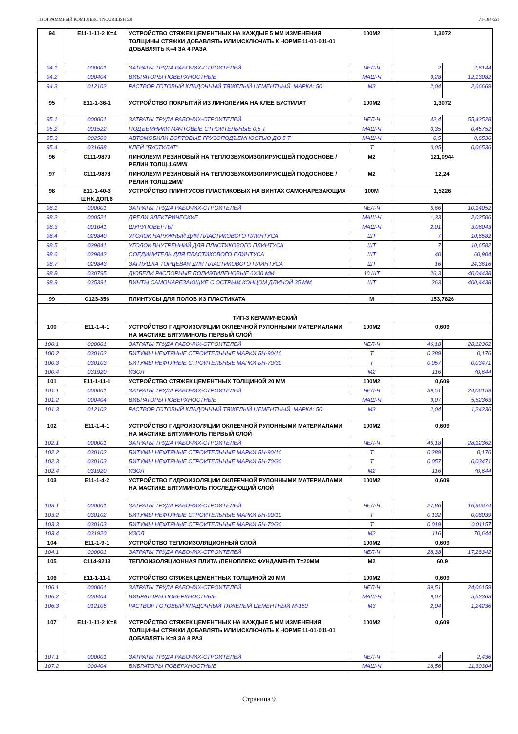ПРОГРАММНЫЙ КОМПЛЕКС TNQURILISH 5.0 71-184-551
| 94 | E11-1-11-2 K=4 | УСТРОЙСТВО СТЯЖЕК ЦЕМЕНТНЫХ НА КАЖДЫЕ 5 ММ ИЗМЕНЕНИЯ ТОЛЩИНЫ СТЯЖКИ ДОБАВЛЯТЬ ИЛИ ИСКЛЮЧАТЬ К НОРМЕ 11-01-011-01 ДОБАВЛЯТЬ K=4 ЗА 4 РАЗА | 100M2 | 1,3072 | |
| 94.1 | 000001 | ЗАТРАТЫ ТРУДА РАБОЧИХ-СТРОИТЕЛЕЙ | ЧЕЛ-Ч | 2 | 2,6144 |
| 94.2 | 000404 | ВИБРАТОРЫ ПОВЕРХНОСТНЫЕ | МАШ-Ч | 9,28 | 12,13082 |
| 94.3 | 012102 | РАСТВОР ГОТОВЫЙ КЛАДОЧНЫЙ ТЯЖЕЛЫЙ ЦЕМЕНТНЫЙ, МАРКА: 50 | M3 | 2,04 | 2,66669 |
| 95 | E11-1-36-1 | УСТРОЙСТВО ПОКРЫТИЙ ИЗ ЛИНОЛЕУМА НА КЛЕЕ БУСТИЛАТ | 100M2 | 1,3072 | |
| 95.1 | 000001 | ЗАТРАТЫ ТРУДА РАБОЧИХ-СТРОИТЕЛЕЙ | ЧЕЛ-Ч | 42,4 | 55,42528 |
| 95.2 | 001522 | ПОДЪЕМНИКИ МАЧТОВЫЕ СТРОИТЕЛЬНЫЕ 0,5 Т | МАШ-Ч | 0,35 | 0,45752 |
| 95.3 | 002509 | АВТОМОБИЛИ БОРТОВЫЕ ГРУЗОПОДЪЕМНОСТЬЮ ДО 5 Т | МАШ-Ч | 0,5 | 0,6536 |
| 95.4 | 031688 | КЛЕЙ "БУСТИЛАТ" | Т | 0,05 | 0,06536 |
| 96 | C111-9879 | ЛИНОЛЕУМ РЕЗИНОВЫЙ НА ТЕПЛОЗВУКОИЗОЛИРУЮЩЕЙ ПОДОСНОВЕ /РЕЛИН ТОЛЩ.1,6ММ/ | M2 | 121,0944 | |
| 97 | C111-9878 | ЛИНОЛЕУМ РЕЗИНОВЫЙ НА ТЕПЛОЗВУКОИЗОЛИРУЮЩЕЙ ПОДОСНОВЕ /РЕЛИН ТОЛЩ.2ММ/ | M2 | 12,24 | |
| 98 | E11-1-40-3 ШНК.ДОП.6 | УСТРОЙСТВО ПЛИНТУСОВ ПЛАСТИКОВЫХ НА ВИНТАХ САМОНАРЕЗАЮЩИХ | 100M | 1,5226 | |
| 98.1 | 000001 | ЗАТРАТЫ ТРУДА РАБОЧИХ-СТРОИТЕЛЕЙ | ЧЕЛ-Ч | 6,66 | 10,14052 |
| 98.2 | 000521 | ДРЕЛИ ЭЛЕКТРИЧЕСКИЕ | МАШ-Ч | 1,33 | 2,02506 |
| 98.3 | 001041 | ШУРУПОВЕРТЫ | МАШ-Ч | 2,01 | 3,06043 |
| 98.4 | 029840 | УГОЛОК НАРУЖНЫЙ ДЛЯ ПЛАСТИКОВОГО ПЛИНТУСА | ШТ | 7 | 10,6582 |
| 98.5 | 029841 | УГОЛОК ВНУТРЕННИЙ ДЛЯ ПЛАСТИКОВОГО ПЛИНТУСА | ШТ | 7 | 10,6582 |
| 98.6 | 029842 | СОЕДИНИТЕЛЬ ДЛЯ ПЛАСТИКОВОГО ПЛИНТУСА | ШТ | 40 | 60,904 |
| 98.7 | 029843 | ЗАГЛУШКА ТОРЦЕВАЯ ДЛЯ ПЛАСТИКОВОГО ПЛИНТУСА | ШТ | 16 | 24,3616 |
| 98.8 | 030795 | ДЮБЕЛИ РАСПОРНЫЕ ПОЛИЭТИЛЕНОВЫЕ 6Х30 ММ | 10 ШТ | 26,3 | 40,04438 |
| 98.9 | 035391 | ВИНТЫ САМОНАРЕЗАЮЩИЕ С ОСТРЫМ КОНЦОМ ДЛИНОЙ 35 ММ | ШТ | 263 | 400,4438 |
| 99 | C123-356 | ПЛИНТУСЫ ДЛЯ ПОЛОВ ИЗ ПЛАСТИКАТА | M | 153,7826 | |
| ТИП-3 КЕРАМИЧЕСКИЙ | | | | | |
| 100 | E11-1-4-1 | УСТРОЙСТВО ГИДРОИЗОЛЯЦИИ ОКЛЕЕЧНОЙ РУЛОННЫМИ МАТЕРИАЛАМИ НА МАСТИКЕ БИТУМИНОЛЬ ПЕРВЫЙ СЛОЙ | 100M2 | 0,609 | |
| 100.1 | 000001 | ЗАТРАТЫ ТРУДА РАБОЧИХ-СТРОИТЕЛЕЙ | ЧЕЛ-Ч | 46,18 | 28,12362 |
| 100.2 | 030102 | БИТУМЫ НЕФТЯНЫЕ СТРОИТЕЛЬНЫЕ МАРКИ БН-90/10 | Т | 0,289 | 0,176 |
| 100.3 | 030103 | БИТУМЫ НЕФТЯНЫЕ СТРОИТЕЛЬНЫЕ МАРКИ БН-70/30 | Т | 0,057 | 0,03471 |
| 100.4 | 031920 | ИЗОЛ | M2 | 116 | 70,644 |
| 101 | E11-1-11-1 | УСТРОЙСТВО СТЯЖЕК ЦЕМЕНТНЫХ ТОЛЩИНОЙ 20 ММ | 100M2 | 0,609 | |
| 101.1 | 000001 | ЗАТРАТЫ ТРУДА РАБОЧИХ-СТРОИТЕЛЕЙ | ЧЕЛ-Ч | 39,51 | 24,06159 |
| 101.2 | 000404 | ВИБРАТОРЫ ПОВЕРХНОСТНЫЕ | МАШ-Ч | 9,07 | 5,52363 |
| 101.3 | 012102 | РАСТВОР ГОТОВЫЙ КЛАДОЧНЫЙ ТЯЖЕЛЫЙ ЦЕМЕНТНЫЙ, МАРКА: 50 | M3 | 2,04 | 1,24236 |
| 102 | E11-1-4-1 | УСТРОЙСТВО ГИДРОИЗОЛЯЦИИ ОКЛЕЕЧНОЙ РУЛОННЫМИ МАТЕРИАЛАМИ НА МАСТИКЕ БИТУМИНОЛЬ ПЕРВЫЙ СЛОЙ | 100M2 | 0,609 | |
| 102.1 | 000001 | ЗАТРАТЫ ТРУДА РАБОЧИХ-СТРОИТЕЛЕЙ | ЧЕЛ-Ч | 46,18 | 28,12362 |
| 102.2 | 030102 | БИТУМЫ НЕФТЯНЫЕ СТРОИТЕЛЬНЫЕ МАРКИ БН-90/10 | Т | 0,289 | 0,176 |
| 102.3 | 030103 | БИТУМЫ НЕФТЯНЫЕ СТРОИТЕЛЬНЫЕ МАРКИ БН-70/30 | Т | 0,057 | 0,03471 |
| 102.4 | 031920 | ИЗОЛ | M2 | 116 | 70,644 |
| 103 | E11-1-4-2 | УСТРОЙСТВО ГИДРОИЗОЛЯЦИИ ОКЛЕЕЧНОЙ РУЛОННЫМИ МАТЕРИАЛАМИ НА МАСТИКЕ БИТУМИНОЛЬ ПОСЛЕДУЮЩИЙ СЛОЙ | 100M2 | 0,609 | |
| 103.1 | 000001 | ЗАТРАТЫ ТРУДА РАБОЧИХ-СТРОИТЕЛЕЙ | ЧЕЛ-Ч | 27,86 | 16,96674 |
| 103.2 | 030102 | БИТУМЫ НЕФТЯНЫЕ СТРОИТЕЛЬНЫЕ МАРКИ БН-90/10 | Т | 0,132 | 0,08039 |
| 103.3 | 030103 | БИТУМЫ НЕФТЯНЫЕ СТРОИТЕЛЬНЫЕ МАРКИ БН-70/30 | Т | 0,019 | 0,01157 |
| 103.4 | 031920 | ИЗОЛ | M2 | 116 | 70,644 |
| 104 | E11-1-9-1 | УСТРОЙСТВО ТЕПЛОИЗОЛЯЦИОННЫЙ СЛОЙ | 100M2 | 0,609 | |
| 104.1 | 000001 | ЗАТРАТЫ ТРУДА РАБОЧИХ-СТРОИТЕЛЕЙ | ЧЕЛ-Ч | 28,38 | 17,28342 |
| 105 | C114-9213 | ТЕПЛОИЗОЛЯЦИОННАЯ ПЛИТА /ПЕНОПЛЕКС ФУНДАМЕНТ/ Т=20ММ | M2 | 60,9 | |
| 106 | E11-1-11-1 | УСТРОЙСТВО СТЯЖЕК ЦЕМЕНТНЫХ ТОЛЩИНОЙ 20 ММ | 100M2 | 0,609 | |
| 106.1 | 000001 | ЗАТРАТЫ ТРУДА РАБОЧИХ-СТРОИТЕЛЕЙ | ЧЕЛ-Ч | 39,51 | 24,06159 |
| 106.2 | 000404 | ВИБРАТОРЫ ПОВЕРХНОСТНЫЕ | МАШ-Ч | 9,07 | 5,52363 |
| 106.3 | 012105 | РАСТВОР ГОТОВЫЙ КЛАДОЧНЫЙ ТЯЖЕЛЫЙ ЦЕМЕНТНЫЙ М-150 | M3 | 2,04 | 1,24236 |
| 107 | E11-1-11-2 K=8 | УСТРОЙСТВО СТЯЖЕК ЦЕМЕНТНЫХ НА КАЖДЫЕ 5 ММ ИЗМЕНЕНИЯ ТОЛЩИНЫ СТЯЖКИ ДОБАВЛЯТЬ ИЛИ ИСКЛЮЧАТЬ К НОРМЕ 11-01-011-01 ДОБАВЛЯТЬ K=8 ЗА 8 РАЗ | 100M2 | 0,609 | |
| 107.1 | 000001 | ЗАТРАТЫ ТРУДА РАБОЧИХ-СТРОИТЕЛЕЙ | ЧЕЛ-Ч | 4 | 2,436 |
| 107.2 | 000404 | ВИБРАТОРЫ ПОВЕРХНОСТНЫЕ | МАШ-Ч | 18,56 | 11,30304 |
Страница 9